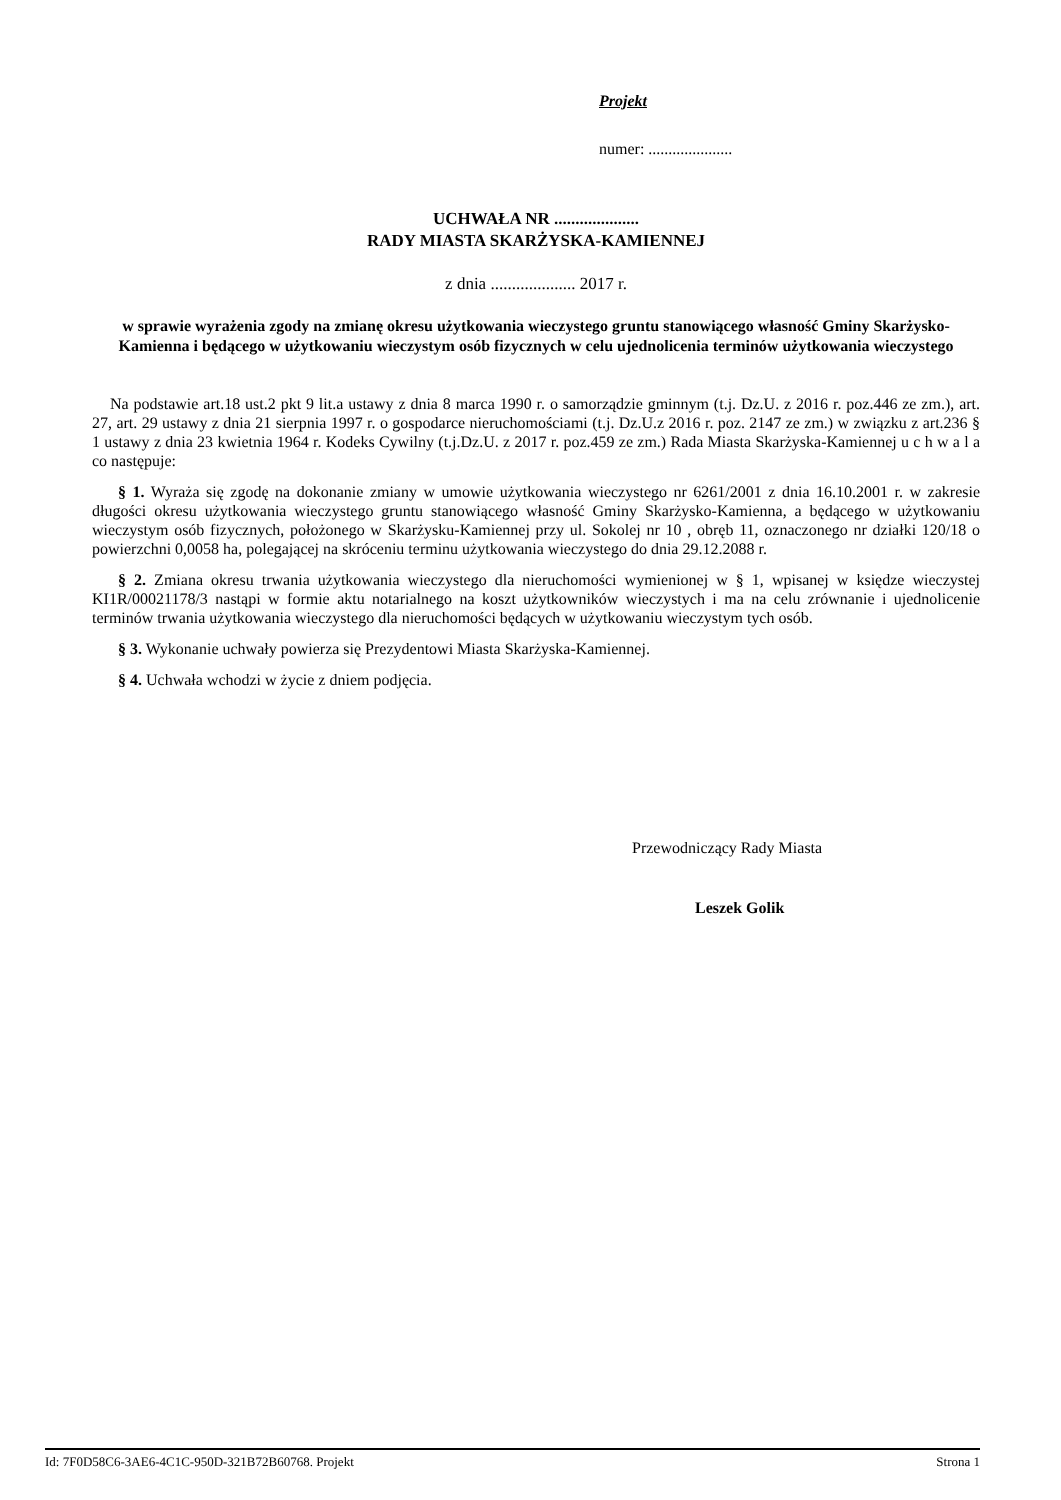Projekt
numer: .....................
UCHWAŁA NR ....................
RADY MIASTA SKARŻYSKA-KAMIENNEJ
z dnia .................... 2017 r.
w sprawie wyrażenia zgody na zmianę okresu użytkowania wieczystego gruntu stanowiącego własność Gminy Skarżysko-Kamienna i będącego w użytkowaniu wieczystym osób fizycznych w celu ujednolicenia terminów użytkowania wieczystego
Na podstawie art.18 ust.2 pkt 9 lit.a ustawy z dnia 8 marca 1990 r. o samorządzie gminnym (t.j. Dz.U. z 2016 r. poz.446 ze zm.), art. 27, art. 29 ustawy z dnia 21 sierpnia 1997 r. o gospodarce nieruchomościami (t.j. Dz.U.z 2016 r. poz. 2147 ze zm.) w związku z art.236 § 1 ustawy z dnia 23 kwietnia 1964 r. Kodeks Cywilny (t.j.Dz.U. z 2017 r. poz.459 ze zm.) Rada Miasta Skarżyska-Kamiennej u c h w a l a co następuje:
§ 1. Wyraża się zgodę na dokonanie zmiany w umowie użytkowania wieczystego nr 6261/2001 z dnia 16.10.2001 r. w zakresie długości okresu użytkowania wieczystego gruntu stanowiącego własność Gminy Skarżysko-Kamienna, a będącego w użytkowaniu wieczystym osób fizycznych, położonego w Skarżysku-Kamiennej przy ul. Sokolej nr 10 , obręb 11, oznaczonego nr działki 120/18 o powierzchni 0,0058 ha, polegającej na skróceniu terminu użytkowania wieczystego do dnia 29.12.2088 r.
§ 2. Zmiana okresu trwania użytkowania wieczystego dla nieruchomości wymienionej w § 1, wpisanej w księdze wieczystej KI1R/00021178/3 nastąpi w formie aktu notarialnego na koszt użytkowników wieczystych i ma na celu zrównanie i ujednolicenie terminów trwania użytkowania wieczystego dla nieruchomości będących w użytkowaniu wieczystym tych osób.
§ 3. Wykonanie uchwały powierza się Prezydentowi Miasta Skarżyska-Kamiennej.
§ 4. Uchwała wchodzi w życie z dniem podjęcia.
Przewodniczący Rady Miasta
Leszek Golik
Id: 7F0D58C6-3AE6-4C1C-950D-321B72B60768. Projekt Strona 1